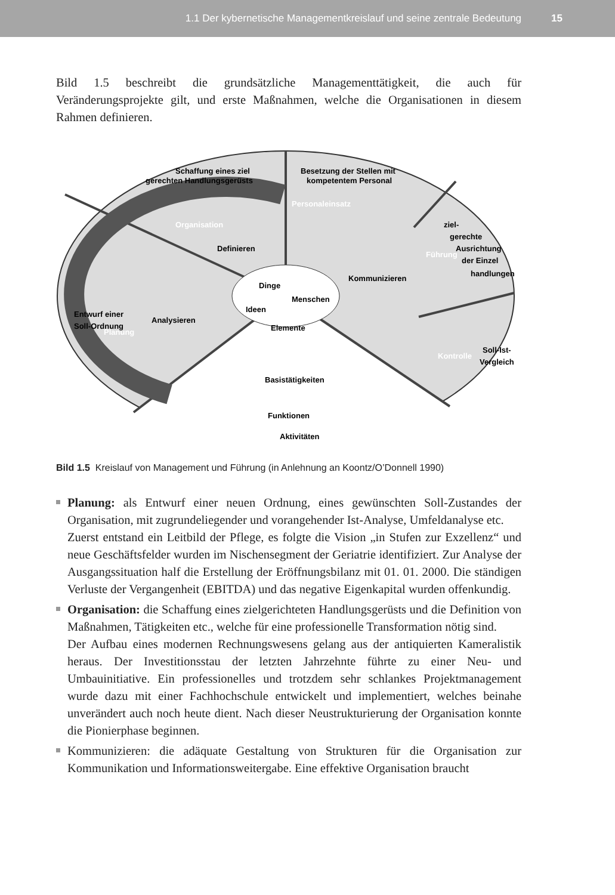1.1 Der kybernetische Managementkreislauf und seine zentrale Bedeutung 15
Bild 1.5 beschreibt die grundsätzliche Managementtätigkeit, die auch für Veränderungsprojekte gilt, und erste Maßnahmen, welche die Organisationen in diesem Rahmen definieren.
Schaffung eines ziel
gerechten Handlungsgerüsts
Besetzung der Stellen mit
kompetentem Personal
Definieren
Kommunizieren
Analysieren
Entwurf einer
Soll-Ordnung
ziel-
gerechte
Ausrichtung
der Einzel
handlungen
Soll-Ist-
Vergleich
Basistätigkeiten
Funktionen
Aktivitäten
Organisation
Personaleinsatz
Planung
Führung
Kontrolle
Dinge
Menschen
Ideen
Elemente
Bild 1.5 Kreislauf von Management und Führung (in Anlehnung an Koontz/O’Donnell 1990)
Planung: als Entwurf einer neuen Ordnung, eines gewünschten Soll-Zustandes der Organisation, mit zugrundeliegender und vorangehender Ist-Analyse, Umfeldanalyse etc.
Zuerst entstand ein Leitbild der Pflege, es folgte die Vision „in Stufen zur Exzellenz“ und neue Geschäftsfelder wurden im Nischensegment der Geriatrie identifiziert. Zur Analyse der Ausgangssituation half die Erstellung der Eröffnungsbilanz mit 01. 01. 2000. Die ständigen Verluste der Vergangenheit (EBITDA) und das negative Eigenkapital wurden offenkundig.
Organisation: die Schaffung eines zielgerichteten Handlungsgerüsts und die Definition von Maßnahmen, Tätigkeiten etc., welche für eine professionelle Transformation nötig sind.
Der Aufbau eines modernen Rechnungswesens gelang aus der antiquierten Kameralistik heraus. Der Investitionsstau der letzten Jahrzehnte führte zu einer Neu- und Umbauinitiative. Ein professionelles und trotzdem sehr schlankes Projektmanagement wurde dazu mit einer Fachhochschule entwickelt und implementiert, welches beinahe unverändert auch noch heute dient. Nach dieser Neustrukturierung der Organisation konnte die Pionierphase beginnen.
Kommunizieren: die adäquate Gestaltung von Strukturen für die Organisation zur Kommunikation und Informationsweitergabe. Eine effektive Organisation braucht